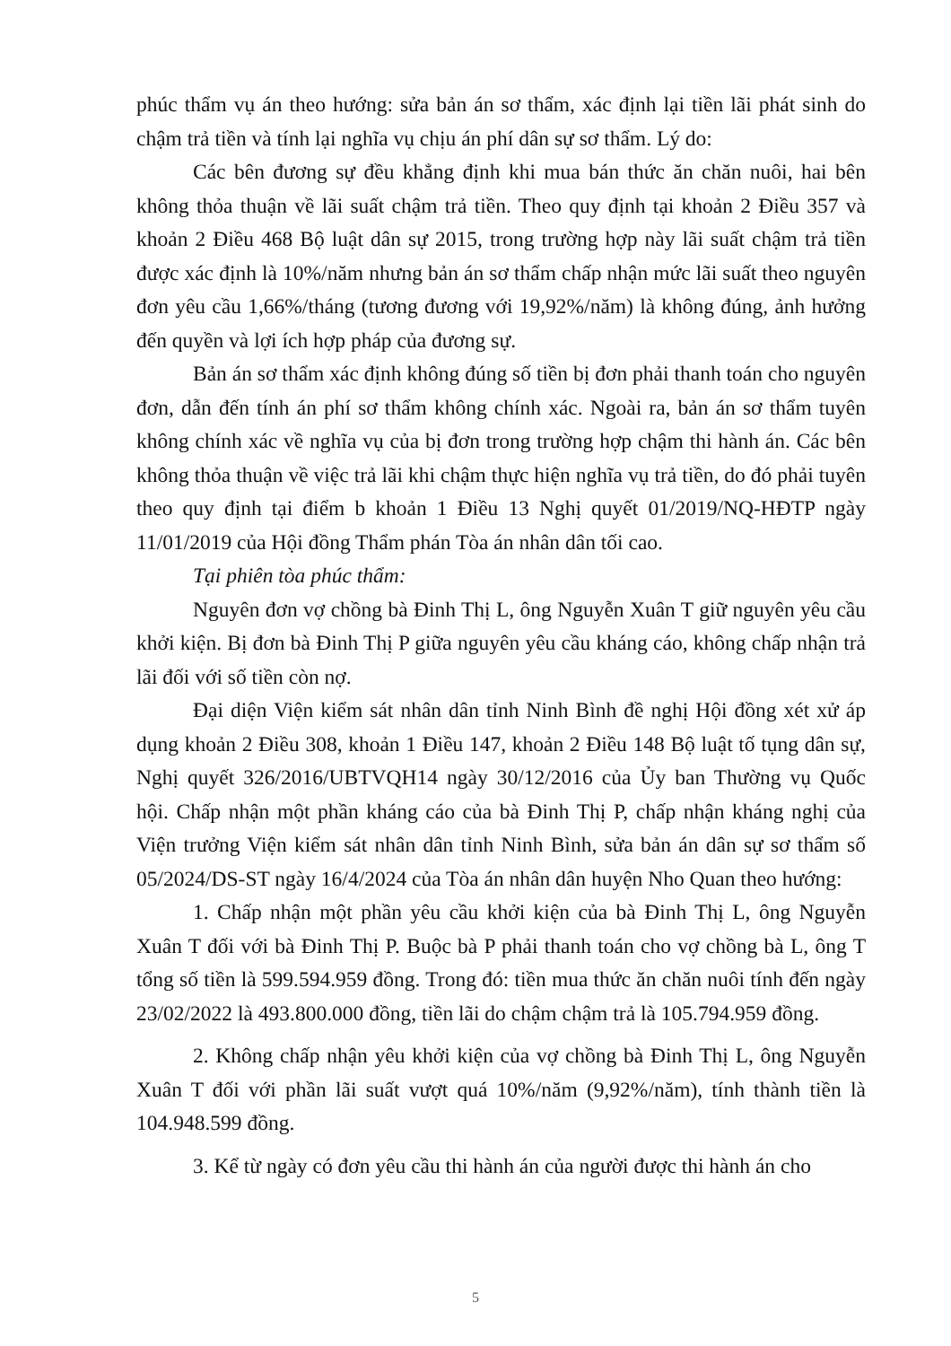phúc thẩm vụ án theo hướng: sửa bản án sơ thẩm, xác định lại tiền lãi phát sinh do chậm trả tiền và tính lại nghĩa vụ chịu án phí dân sự sơ thẩm. Lý do:
Các bên đương sự đều khẳng định khi mua bán thức ăn chăn nuôi, hai bên không thỏa thuận về lãi suất chậm trả tiền. Theo quy định tại khoản 2 Điều 357 và khoản 2 Điều 468 Bộ luật dân sự 2015, trong trường hợp này lãi suất chậm trả tiền được xác định là 10%/năm nhưng bản án sơ thẩm chấp nhận mức lãi suất theo nguyên đơn yêu cầu 1,66%/tháng (tương đương với 19,92%/năm) là không đúng, ảnh hưởng đến quyền và lợi ích hợp pháp của đương sự.
Bản án sơ thẩm xác định không đúng số tiền bị đơn phải thanh toán cho nguyên đơn, dẫn đến tính án phí sơ thẩm không chính xác. Ngoài ra, bản án sơ thẩm tuyên không chính xác về nghĩa vụ của bị đơn trong trường hợp chậm thi hành án. Các bên không thỏa thuận về việc trả lãi khi chậm thực hiện nghĩa vụ trả tiền, do đó phải tuyên theo quy định tại điểm b khoản 1 Điều 13 Nghị quyết 01/2019/NQ-HĐTP ngày 11/01/2019 của Hội đồng Thẩm phán Tòa án nhân dân tối cao.
Tại phiên tòa phúc thẩm:
Nguyên đơn vợ chồng bà Đinh Thị L, ông Nguyễn Xuân T giữ nguyên yêu cầu khởi kiện. Bị đơn bà Đinh Thị P giữa nguyên yêu cầu kháng cáo, không chấp nhận trả lãi đối với số tiền còn nợ.
Đại diện Viện kiểm sát nhân dân tỉnh Ninh Bình đề nghị Hội đồng xét xử áp dụng khoản 2 Điều 308, khoản 1 Điều 147, khoản 2 Điều 148 Bộ luật tố tụng dân sự, Nghị quyết 326/2016/UBTVQH14 ngày 30/12/2016 của Ủy ban Thường vụ Quốc hội. Chấp nhận một phần kháng cáo của bà Đinh Thị P, chấp nhận kháng nghị của Viện trưởng Viện kiểm sát nhân dân tỉnh Ninh Bình, sửa bản án dân sự sơ thẩm số 05/2024/DS-ST ngày 16/4/2024 của Tòa án nhân dân huyện Nho Quan theo hướng:
1. Chấp nhận một phần yêu cầu khởi kiện của bà Đinh Thị L, ông Nguyễn Xuân T đối với bà Đinh Thị P. Buộc bà P phải thanh toán cho vợ chồng bà L, ông T tổng số tiền là 599.594.959 đồng. Trong đó: tiền mua thức ăn chăn nuôi tính đến ngày 23/02/2022 là 493.800.000 đồng, tiền lãi do chậm chậm trả là 105.794.959 đồng.
2. Không chấp nhận yêu khởi kiện của vợ chồng bà Đinh Thị L, ông Nguyễn Xuân T đối với phần lãi suất vượt quá 10%/năm (9,92%/năm), tính thành tiền là 104.948.599 đồng.
3. Kể từ ngày có đơn yêu cầu thi hành án của người được thi hành án cho
5